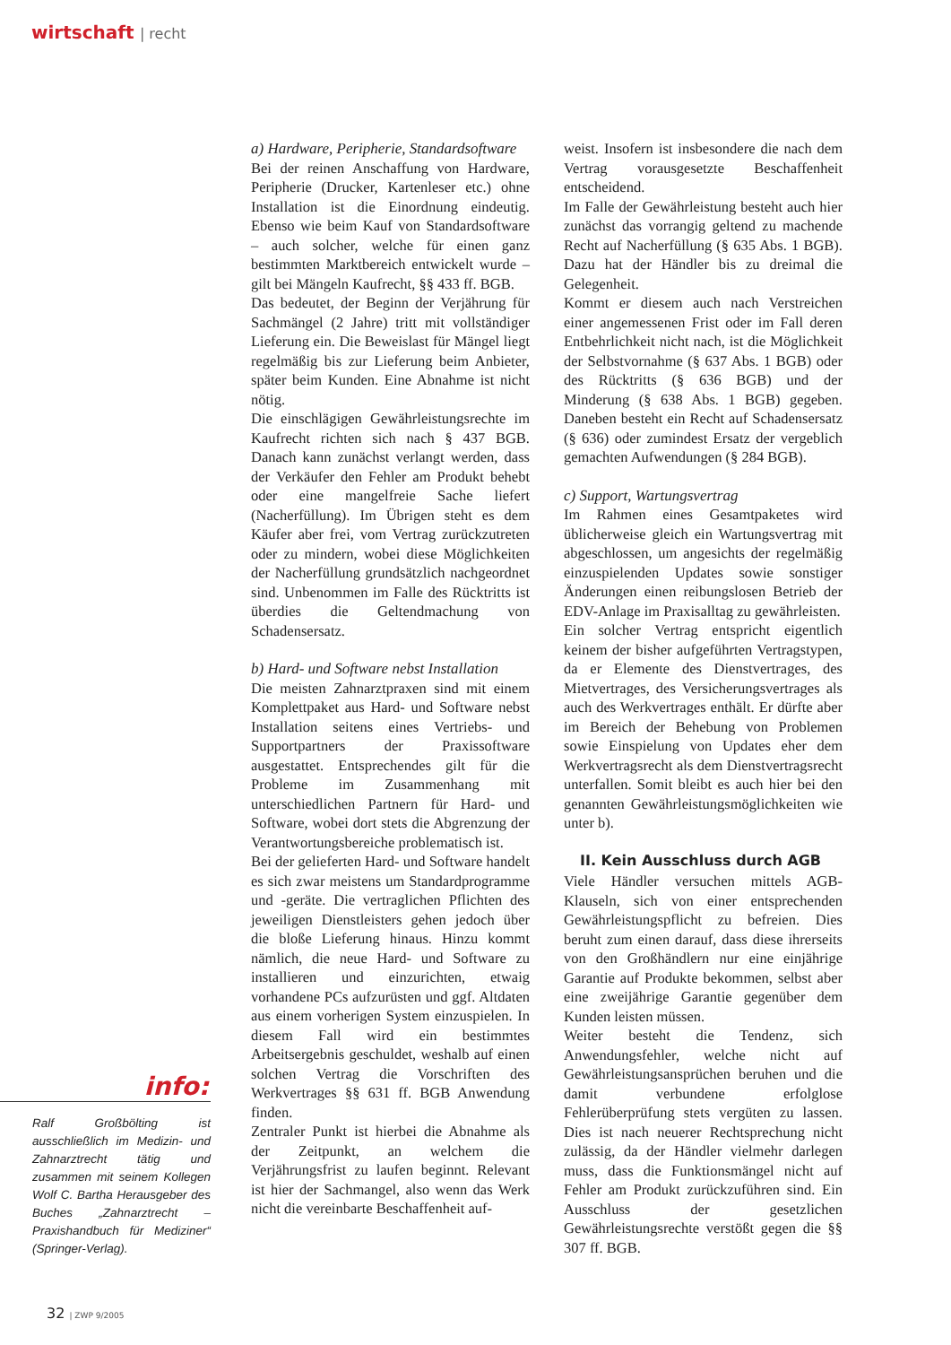wirtschaft | recht
a) Hardware, Peripherie, Standardsoftware
Bei der reinen Anschaffung von Hardware, Peripherie (Drucker, Kartenleser etc.) ohne Installation ist die Einordnung eindeutig. Ebenso wie beim Kauf von Standardsoftware – auch solcher, welche für einen ganz bestimmten Marktbereich entwickelt wurde – gilt bei Mängeln Kaufrecht, §§ 433 ff. BGB.
Das bedeutet, der Beginn der Verjährung für Sachmängel (2 Jahre) tritt mit vollständiger Lieferung ein. Die Beweislast für Mängel liegt regelmäßig bis zur Lieferung beim Anbieter, später beim Kunden. Eine Abnahme ist nicht nötig.
Die einschlägigen Gewährleistungsrechte im Kaufrecht richten sich nach § 437 BGB. Danach kann zunächst verlangt werden, dass der Verkäufer den Fehler am Produkt behebt oder eine mangelfreie Sache liefert (Nacherfüllung). Im Übrigen steht es dem Käufer aber frei, vom Vertrag zurückzutreten oder zu mindern, wobei diese Möglichkeiten der Nacherfüllung grundsätzlich nachgeordnet sind. Unbenommen im Falle des Rücktritts ist überdies die Geltendmachung von Schadensersatz.
b) Hard- und Software nebst Installation
Die meisten Zahnarztpraxen sind mit einem Komplettpaket aus Hard- und Software nebst Installation seitens eines Vertriebs- und Supportpartners der Praxissoftware ausgestattet. Entsprechendes gilt für die Probleme im Zusammenhang mit unterschiedlichen Partnern für Hard- und Software, wobei dort stets die Abgrenzung der Verantwortungsbereiche problematisch ist.
Bei der gelieferten Hard- und Software handelt es sich zwar meistens um Standardprogramme und -geräte. Die vertraglichen Pflichten des jeweiligen Dienstleisters gehen jedoch über die bloße Lieferung hinaus. Hinzu kommt nämlich, die neue Hard- und Software zu installieren und einzurichten, etwaig vorhandene PCs aufzurüsten und ggf. Altdaten aus einem vorherigen System einzuspielen. In diesem Fall wird ein bestimmtes Arbeitsergebnis geschuldet, weshalb auf einen solchen Vertrag die Vorschriften des Werkvertrages §§ 631 ff. BGB Anwendung finden.
Zentraler Punkt ist hierbei die Abnahme als der Zeitpunkt, an welchem die Verjährungsfrist zu laufen beginnt. Relevant ist hier der Sachmangel, also wenn das Werk nicht die vereinbarte Beschaffenheit auf-
weist. Insofern ist insbesondere die nach dem Vertrag vorausgesetzte Beschaffenheit entscheidend.
Im Falle der Gewährleistung besteht auch hier zunächst das vorrangig geltend zu machende Recht auf Nacherfüllung (§ 635 Abs. 1 BGB). Dazu hat der Händler bis zu dreimal die Gelegenheit.
Kommt er diesem auch nach Verstreichen einer angemessenen Frist oder im Fall deren Entbehrlichkeit nicht nach, ist die Möglichkeit der Selbstvornahme (§ 637 Abs. 1 BGB) oder des Rücktritts (§ 636 BGB) und der Minderung (§ 638 Abs. 1 BGB) gegeben. Daneben besteht ein Recht auf Schadensersatz (§ 636) oder zumindest Ersatz der vergeblich gemachten Aufwendungen (§ 284 BGB).
c) Support, Wartungsvertrag
Im Rahmen eines Gesamtpaketes wird üblicherweise gleich ein Wartungsvertrag mit abgeschlossen, um angesichts der regelmäßig einzuspielenden Updates sowie sonstiger Änderungen einen reibungslosen Betrieb der EDV-Anlage im Praxisalltag zu gewährleisten.
Ein solcher Vertrag entspricht eigentlich keinem der bisher aufgeführten Vertragstypen, da er Elemente des Dienstvertrages, des Mietvertrages, des Versicherungsvertrages als auch des Werkvertrages enthält. Er dürfte aber im Bereich der Behebung von Problemen sowie Einspielung von Updates eher dem Werkvertragsrecht als dem Dienstvertragsrecht unterfallen. Somit bleibt es auch hier bei den genannten Gewährleistungsmöglichkeiten wie unter b).
II. Kein Ausschluss durch AGB
Viele Händler versuchen mittels AGB-Klauseln, sich von einer entsprechenden Gewährleistungspflicht zu befreien. Dies beruht zum einen darauf, dass diese ihrerseits von den Großhändlern nur eine einjährige Garantie auf Produkte bekommen, selbst aber eine zweijährige Garantie gegenüber dem Kunden leisten müssen.
Weiter besteht die Tendenz, sich Anwendungsfehler, welche nicht auf Gewährleistungsansprüchen beruhen und die damit verbundene erfolglose Fehlerüberprüfung stets vergüten zu lassen. Dies ist nach neuerer Rechtsprechung nicht zulässig, da der Händler vielmehr darlegen muss, dass die Funktionsmängel nicht auf Fehler am Produkt zurückzuführen sind. Ein Ausschluss der gesetzlichen Gewährleistungsrechte verstößt gegen die §§ 307 ff. BGB.
info:
Ralf Großbölting ist ausschließlich im Medizin- und Zahnarztrecht tätig und zusammen mit seinem Kollegen Wolf C. Bartha Herausgeber des Buches „Zahnarztrecht – Praxishandbuch für Mediziner“ (Springer-Verlag).
32 | ZWP 9/2005